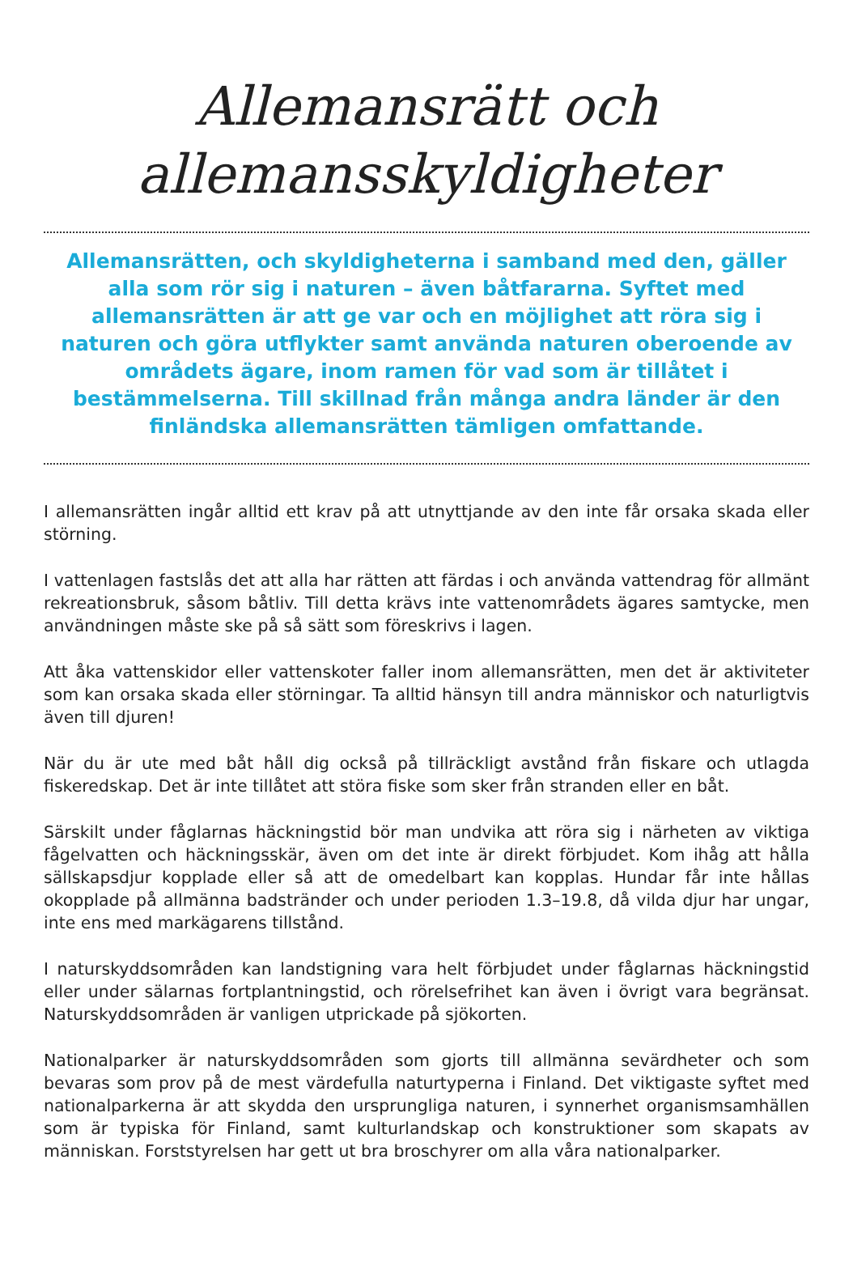Allemansrätt och
allemansskyldigheter
Allemansrätten, och skyldigheterna i samband med den, gäller alla som rör sig i naturen – även båtfararna. Syftet med allemansrätten är att ge var och en möjlighet att röra sig i naturen och göra utflykter samt använda naturen oberoende av områdets ägare, inom ramen för vad som är tillåtet i bestämmelserna. Till skillnad från många andra länder är den finländska allemansrätten tämligen omfattande.
I allemansrätten ingår alltid ett krav på att utnyttjande av den inte får orsaka skada eller störning.
I vattenlagen fastslås det att alla har rätten att färdas i och använda vattendrag för allmänt rekreationsbruk, såsom båtliv. Till detta krävs inte vattenområdets ägares samtycke, men användningen måste ske på så sätt som föreskrivs i lagen.
Att åka vattenskidor eller vattenskoter faller inom allemansrätten, men det är aktiviteter som kan orsaka skada eller störningar. Ta alltid hänsyn till andra människor och naturligtvis även till djuren!
När du är ute med båt håll dig också på tillräckligt avstånd från fiskare och utlagda fiskeredskap. Det är inte tillåtet att störa fiske som sker från stranden eller en båt.
Särskilt under fåglarnas häckningstid bör man undvika att röra sig i närheten av viktiga fågelvatten och häckningsskär, även om det inte är direkt förbjudet. Kom ihåg att hålla sällskapsdjur kopplade eller så att de omedelbart kan kopplas. Hundar får inte hållas okopplade på allmänna badstränder och under perioden 1.3–19.8, då vilda djur har ungar, inte ens med markägarens tillstånd.
I naturskyddsområden kan landstigning vara helt förbjudet under fåglarnas häckningstid eller under sälarnas fortplantningstid, och rörelsefrihet kan även i övrigt vara begränsat. Naturskyddsområden är vanligen utprickade på sjökorten.
Nationalparker är naturskyddsområden som gjorts till allmänna sevärdheter och som bevaras som prov på de mest värdefulla naturtyperna i Finland. Det viktigaste syftet med nationalparkerna är att skydda den ursprungliga naturen, i synnerhet organismsamhällen som är typiska för Finland, samt kulturlandskap och konstruktioner som skapats av människan. Forststyrelsen har gett ut bra broschyrer om alla våra nationalparker.